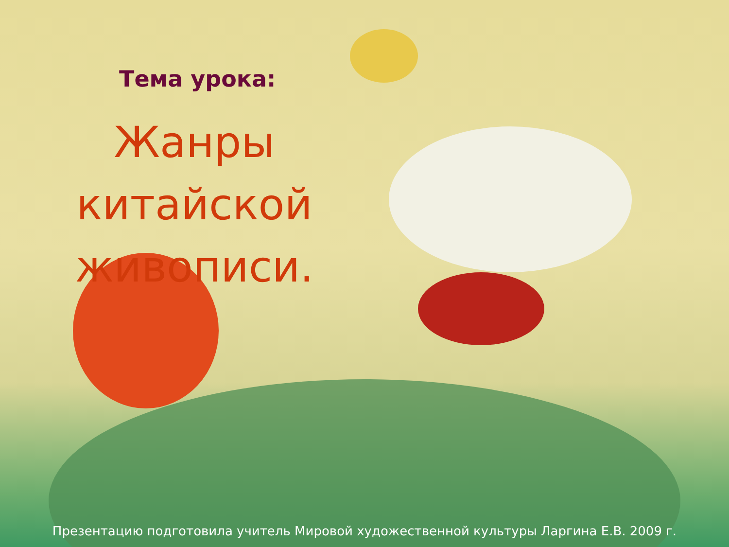Тема урока:
Жанры китайской живописи.
Презентацию подготовила учитель Мировой художественной культуры Ларгина Е.В. 2009 г.